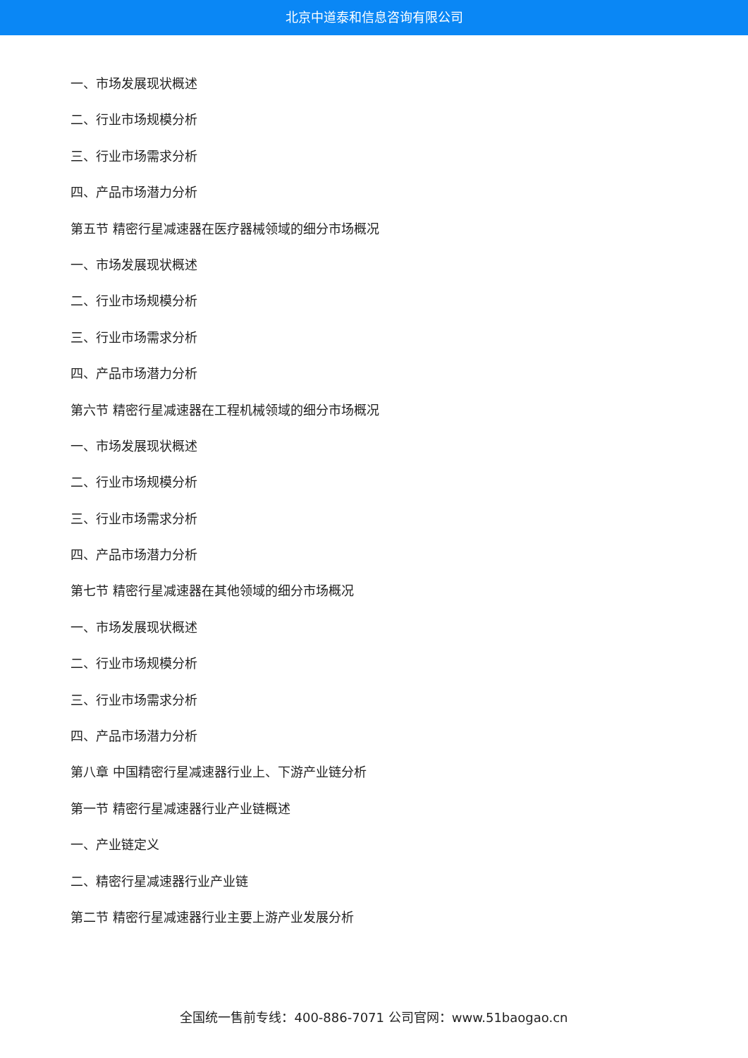北京中道泰和信息咨询有限公司
一、市场发展现状概述
二、行业市场规模分析
三、行业市场需求分析
四、产品市场潜力分析
第五节 精密行星减速器在医疗器械领域的细分市场概况
一、市场发展现状概述
二、行业市场规模分析
三、行业市场需求分析
四、产品市场潜力分析
第六节 精密行星减速器在工程机械领域的细分市场概况
一、市场发展现状概述
二、行业市场规模分析
三、行业市场需求分析
四、产品市场潜力分析
第七节 精密行星减速器在其他领域的细分市场概况
一、市场发展现状概述
二、行业市场规模分析
三、行业市场需求分析
四、产品市场潜力分析
第八章 中国精密行星减速器行业上、下游产业链分析
第一节 精密行星减速器行业产业链概述
一、产业链定义
二、精密行星减速器行业产业链
第二节 精密行星减速器行业主要上游产业发展分析
全国统一售前专线：400-886-7071 公司官网：www.51baogao.cn